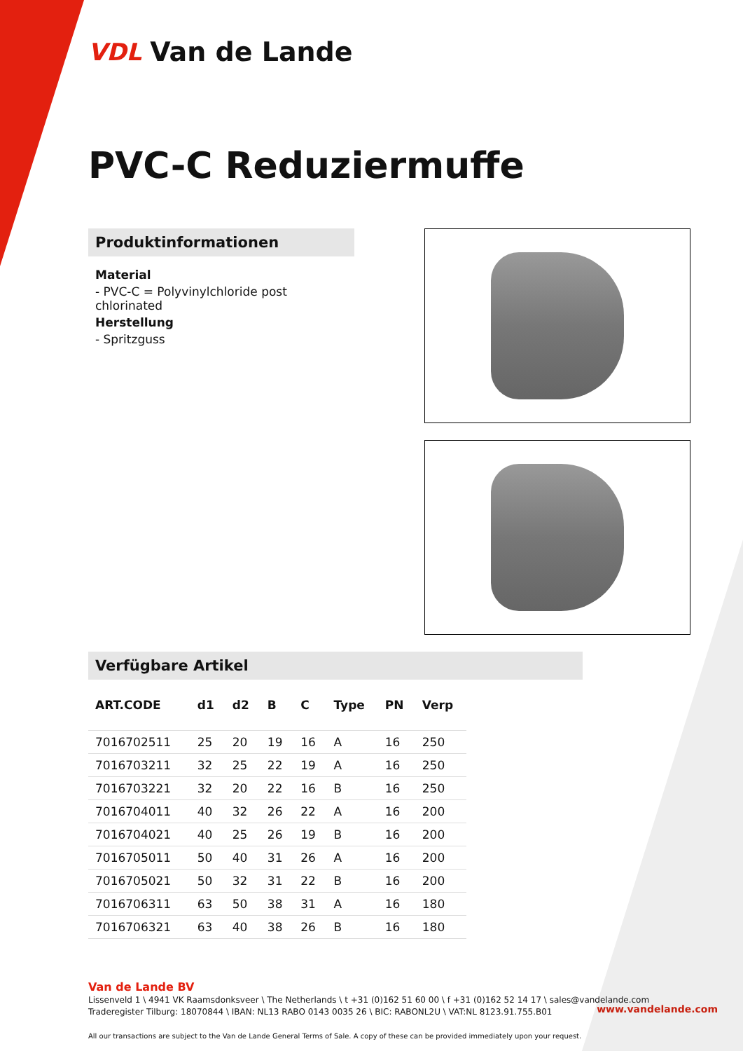VDL Van de Lande
PVC-C Reduziermuffe
Produktinformationen
Material
- PVC-C = Polyvinylchloride post chlorinated
Herstellung
- Spritzguss
Verfügbare Artikel
| ART.CODE | d1 | d2 | B | C | Type | PN | Verp |
| --- | --- | --- | --- | --- | --- | --- | --- |
| 7016702511 | 25 | 20 | 19 | 16 | A | 16 | 250 |
| 7016703211 | 32 | 25 | 22 | 19 | A | 16 | 250 |
| 7016703221 | 32 | 20 | 22 | 16 | B | 16 | 250 |
| 7016704011 | 40 | 32 | 26 | 22 | A | 16 | 200 |
| 7016704021 | 40 | 25 | 26 | 19 | B | 16 | 200 |
| 7016705011 | 50 | 40 | 31 | 26 | A | 16 | 200 |
| 7016705021 | 50 | 32 | 31 | 22 | B | 16 | 200 |
| 7016706311 | 63 | 50 | 38 | 31 | A | 16 | 180 |
| 7016706321 | 63 | 40 | 38 | 26 | B | 16 | 180 |
Van de Lande BV
Lissenveld 1 \ 4941 VK Raamsdonksveer \ The Netherlands \ t +31 (0)162 51 60 00 \ f +31 (0)162 52 14 17 \ sales@vandelande.com
Traderegister Tilburg: 18070844 \ IBAN: NL13 RABO 0143 0035 26 \ BIC: RABONL2U \ VAT:NL 8123.91.755.B01
All our transactions are subject to the Van de Lande General Terms of Sale. A copy of these can be provided immediately upon your request.
www.vandelande.com